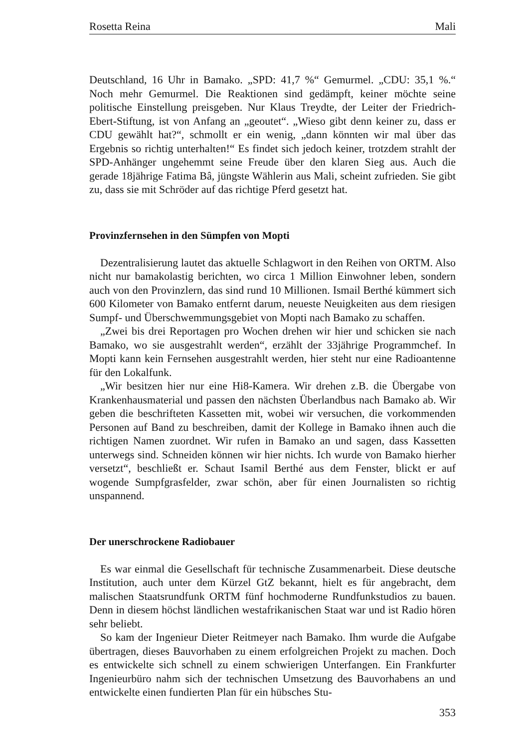Rosetta Reina Mali
Deutschland, 16 Uhr in Bamako. „SPD: 41,7 %“ Gemurmel. „CDU: 35,1 %.“ Noch mehr Gemurmel. Die Reaktionen sind gedämpft, keiner möchte seine politische Einstellung preisgeben. Nur Klaus Treydte, der Leiter der Friedrich-Ebert-Stiftung, ist von Anfang an „geoutet“. „Wieso gibt denn keiner zu, dass er CDU gewählt hat?“, schmollt er ein wenig, „dann könnten wir mal über das Ergebnis so richtig unterhalten!“ Es findet sich jedoch keiner, trotzdem strahlt der SPD-Anhänger ungehemmt seine Freude über den klaren Sieg aus. Auch die gerade 18jährige Fatima Bâ, jüngste Wählerin aus Mali, scheint zufrieden. Sie gibt zu, dass sie mit Schröder auf das richtige Pferd gesetzt hat.
Provinzfernsehen in den Sümpfen von Mopti
Dezentralisierung lautet das aktuelle Schlagwort in den Reihen von ORTM. Also nicht nur bamakolastig berichten, wo circa 1 Million Einwohner leben, sondern auch von den Provinzlern, das sind rund 10 Millionen. Ismail Berthé kümmert sich 600 Kilometer von Bamako entfernt darum, neueste Neuigkeiten aus dem riesigen Sumpf- und Überschwemmungsgebiet von Mopti nach Bamako zu schaffen.
„Zwei bis drei Reportagen pro Wochen drehen wir hier und schicken sie nach Bamako, wo sie ausgestrahlt werden“, erzählt der 33jährige Programmchef. In Mopti kann kein Fernsehen ausgestrahlt werden, hier steht nur eine Radioantenne für den Lokalfunk.
„Wir besitzen hier nur eine Hi8-Kamera. Wir drehen z.B. die Übergabe von Krankenhausmaterial und passen den nächsten Überlandbus nach Bamako ab. Wir geben die beschrifteten Kassetten mit, wobei wir versuchen, die vorkommenden Personen auf Band zu beschreiben, damit der Kollege in Bamako ihnen auch die richtigen Namen zuordnet. Wir rufen in Bamako an und sagen, dass Kassetten unterwegs sind. Schneiden können wir hier nichts. Ich wurde von Bamako hierher versetzt“, beschließt er. Schaut Isamil Berthé aus dem Fenster, blickt er auf wogende Sumpfgrasfelder, zwar schön, aber für einen Journalisten so richtig unspannend.
Der unerschrockene Radiobauer
Es war einmal die Gesellschaft für technische Zusammenarbeit. Diese deutsche Institution, auch unter dem Kürzel GtZ bekannt, hielt es für angebracht, dem malischen Staatsrundfunk ORTM fünf hochmoderne Rundfunkstudios zu bauen. Denn in diesem höchst ländlichen westafrikanischen Staat war und ist Radio hören sehr beliebt.
So kam der Ingenieur Dieter Reitmeyer nach Bamako. Ihm wurde die Aufgabe übertragen, dieses Bauvorhaben zu einem erfolgreichen Projekt zu machen. Doch es entwickelte sich schnell zu einem schwierigen Unterfangen. Ein Frankfurter Ingenieurbüro nahm sich der technischen Umsetzung des Bauvorhabens an und entwickelte einen fundierten Plan für ein hübsches Stu-
353